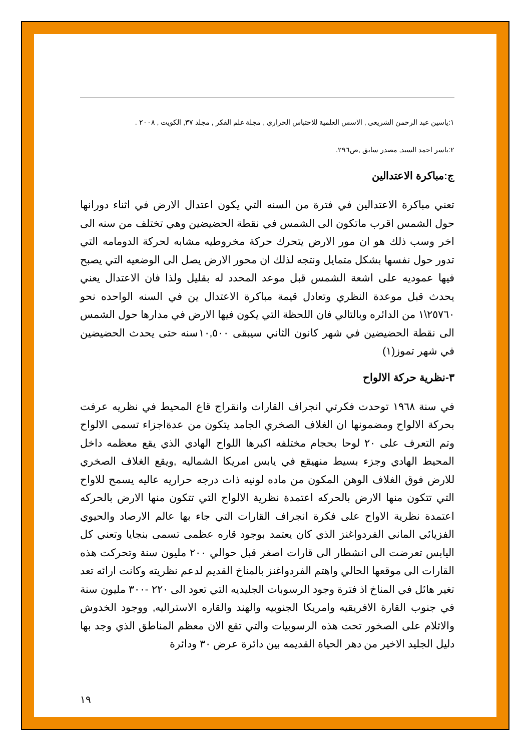١:ياسين عبد الرحمن الشريعي , الاسس العلمية للاحتباس الحراري , مجلة علم الفكر , مجلد ٣٧, الكويت , ٢٠٠٨ .
٢:ياسر احمد السيد, مصدر سابق ,ص٢٩٦.
ج:مباكرة الاعتدالين
تعني مباكرة الاعتدالين في فترة من السنه التي يكون اعتدال الارض في اثناء دورانها حول الشمس اقرب ماتكون الى الشمس في نقطة الحضيضين وهي تختلف من سنه الى اخر وسب ذلك هو ان مور الارض يتحرك حركة مخروطيه مشابه لحركة الدومامه التي تدور حول نفسها بشكل متمايل ونتجه لذلك ان محور الارض يصل الى الوضعيه التي يصبح فيها عموديه على اشعة الشمس قبل موعد المحدد له بقليل ولذا فان الاعتدال يعني يحدث قبل موعدة النظري وتعادل قيمة مباكرة الاعتدال ين في السنه الواحده نحو ٢٥٧٦٠\١ من الدائره وبالتالي فان اللحظة التي يكون فيها الارض في مدارها حول الشمس الى نقطة الحضيضين في شهر كانون الثاني سيبقى ١٠,٥٠٠سنه حتى يحدث الحضيضين في شهر تموز(١)
٣-نظرية حركة الالواح
في سنة ١٩٦٨ توحدت فكرتي انجراف القارات وانقراج قاع المحيط في نظريه عرفت بحركة الالواح ومضمونها ان الغلاف الصخري الجامد يتكون من عدةاجزاء تسمى الالواح وتم التعرف على ٢٠ لوحا بحجام مختلفه اكبرها اللواح الهادي الذي يقع معظمه داخل المحيط الهادي وجزء بسيط منهيقع في يابس امريكا الشماليه ,ويقع الغلاف الصخري للارض فوق الغلاف الوهن المكون من ماده لونيه ذات درجه حراريه عاليه يسمح للاواح التي تتكون منها الارض بالحركه اعتمدة نظرية الالواح التي تتكون منها الارض بالحركه اعتمدة نظرية الاواح على فكرة انجراف القارات التي جاء بها عالم الارصاد والحيوي الفزيائي الماني الفردواغنز الذي كان يعتمد بوجود قاره عظمى تسمى بنجايا وتعني كل اليابس تعرضت الى انشطار الى قارات اصغر قبل حوالي ٢٠٠ مليون سنة وتحركت هذه القارات الى موقعها الحالي واهتم الفردواغنز بالمناخ القديم لدعم نظريته وكانت ارائه تعد تغير هائل في المناخ اذ فترة وجود الرسوبات الجليديه التي تعود الى ٢٢٠ -٣٠٠ مليون سنة في جنوب القارة الافريقيه وامريكا الجنوبيه والهند والقاره الاستراليه, ووجود الخدوش والاثلام على الصخور تحت هذه الرسوبيات والتي تقع الان معظم المناطق الذي وجد بها دليل الجليد الاخير من دهر الحياة القديمه بين دائرة عرض ٣٠ ودائرة
١٩